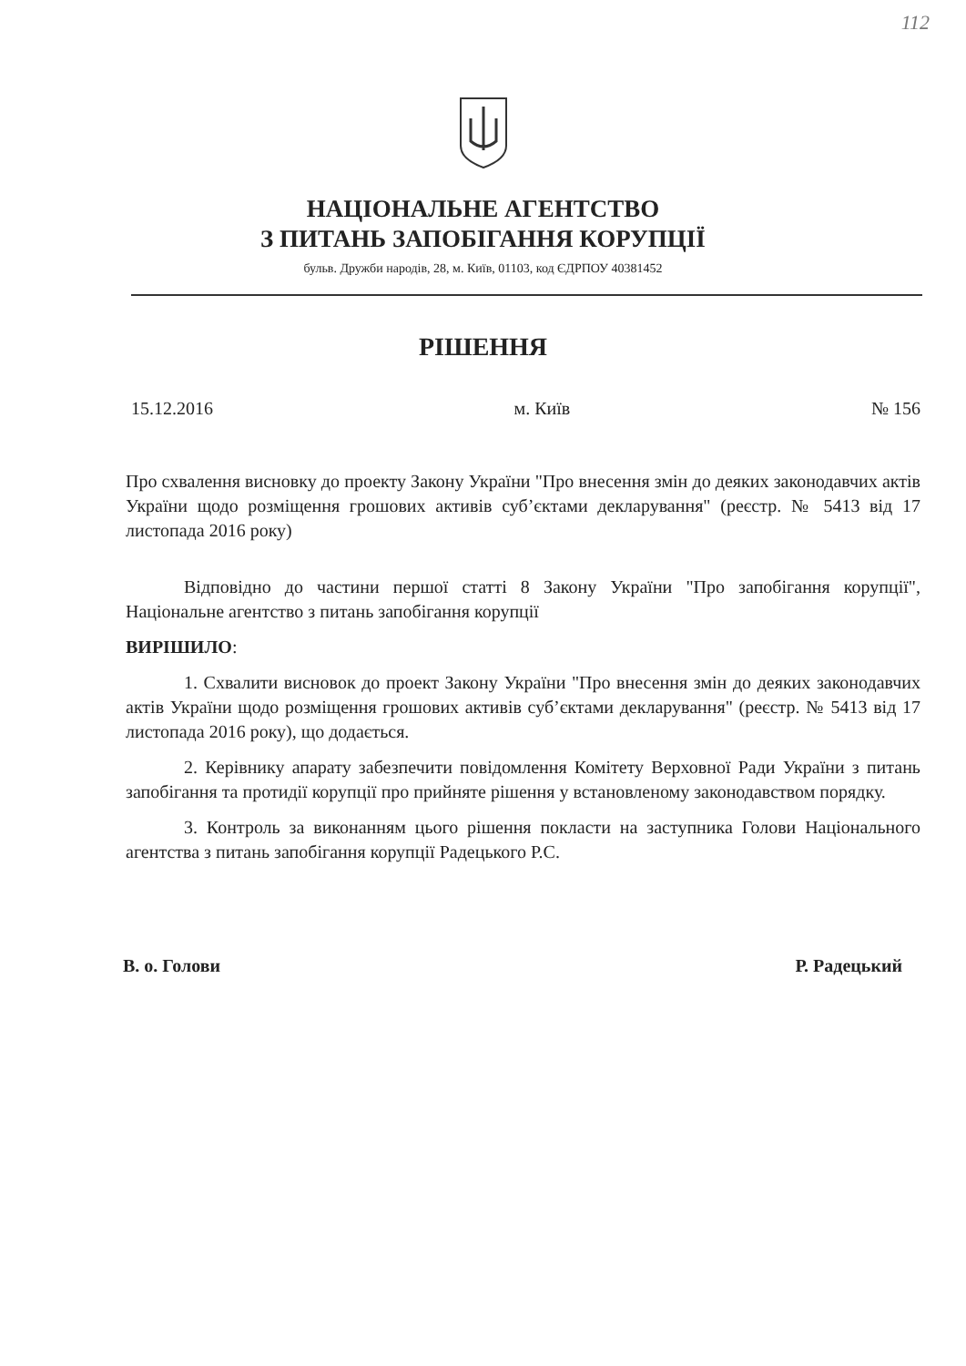112
НАЦІОНАЛЬНЕ АГЕНТСТВО
З ПИТАНЬ ЗАПОБІГАННЯ КОРУПЦІЇ
бульв. Дружби народів, 28, м. Київ, 01103, код ЄДРПОУ 40381452
РІШЕННЯ
15.12.2016 м. Київ № 156
Про схвалення висновку до проекту Закону України "Про внесення змін до деяких законодавчих актів України щодо розміщення грошових активів суб’єктами декларування" (реєстр. № 5413 від 17 листопада 2016 року)
Відповідно до частини першої статті 8 Закону України "Про запобігання корупції", Національне агентство з питань запобігання корупції
ВИРІШИЛО:
1. Схвалити висновок до проект Закону України "Про внесення змін до деяких законодавчих актів України щодо розміщення грошових активів суб’єктами декларування" (реєстр. № 5413 від 17 листопада 2016 року), що додається.
2. Керівнику апарату забезпечити повідомлення Комітету Верховної Ради України з питань запобігання та протидії корупції про прийняте рішення у встановленому законодавством порядку.
3. Контроль за виконанням цього рішення покласти на заступника Голови Національного агентства з питань запобігання корупції Радецького Р.С.
В. о. Голови Р. Радецький